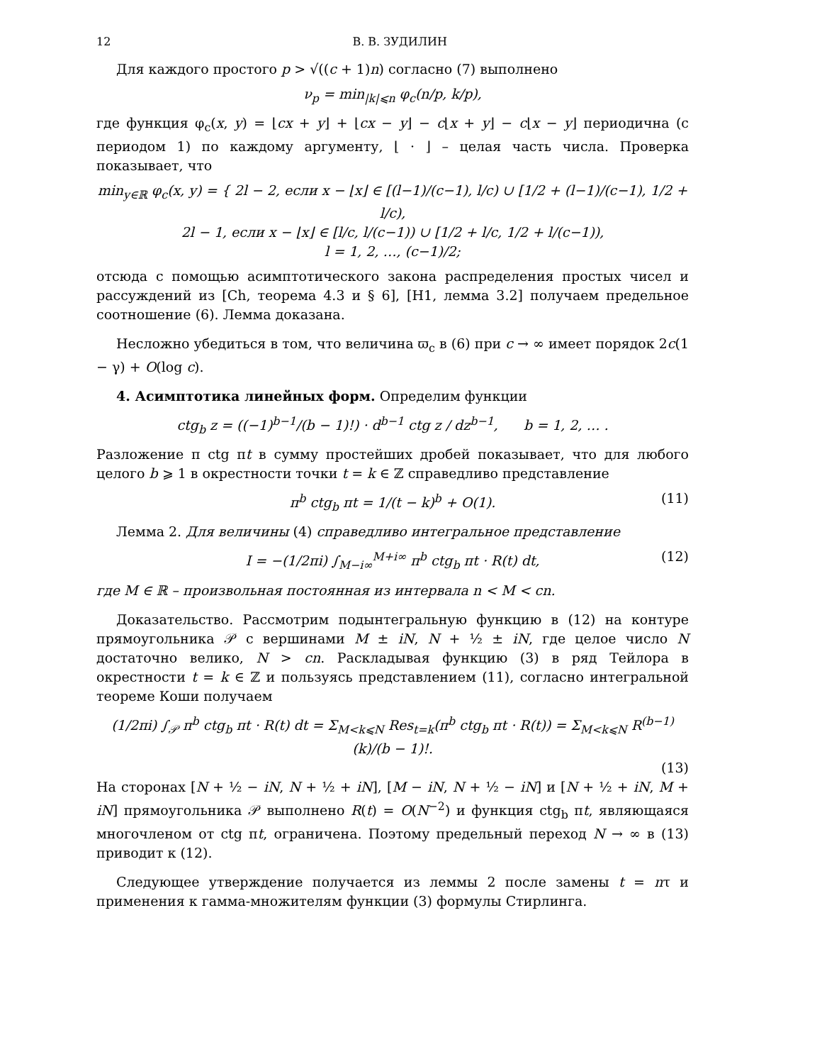12 В. В. ЗУДИЛИН
Для каждого простого p > √((c + 1)n) согласно (7) выполнено
ν<sub>p</sub> = min<sub>|k|⩽n</sub> φ<sub>c</sub>(n/p, k/p),
где функция φ<sub>c</sub>(x, y) = ⌊cx + y⌋ + ⌊cx − y⌋ − c⌊x + y⌋ − c⌊x − y⌋ периодична (с периодом 1) по каждому аргументу, ⌊ · ⌋ – целая часть числа. Проверка показывает, что
min<sub>y∈ℝ</sub> φ<sub>c</sub>(x, y) = { 2l − 2, если x − ⌊x⌋ ∈ [(l−1)/(c−1), l/c) ∪ [1/2 + (l−1)/(c−1), 1/2 + l/c),
2l − 1, если x − ⌊x⌋ ∈ [l/c, l/(c−1)) ∪ [1/2 + l/c, 1/2 + l/(c−1)),
l = 1, 2, …, (c−1)/2;
отсюда с помощью асимптотического закона распределения простых чисел и рассуждений из [Ch, теорема 4.3 и § 6], [H1, лемма 3.2] получаем предельное соотношение (6). Лемма доказана.
Несложно убедиться в том, что величина ϖ<sub>c</sub> в (6) при c → ∞ имеет порядок 2c(1 − γ) + O(log c).
4. Асимптотика линейных форм. Определим функции
ctg<sub>b</sub> z = ((−1)<sup>b−1</sup>/(b − 1)!) · d<sup>b−1</sup> ctg z / dz<sup>b−1</sup>, b = 1, 2, … .
Разложение π ctg πt в сумму простейших дробей показывает, что для любого целого b ⩾ 1 в окрестности точки t = k ∈ ℤ справедливо представление
π<sup>b</sup> ctg<sub>b</sub> πt = 1/(t − k)<sup>b</sup> + O(1). (11)
Лемма 2. Для величины (4) справедливо интегральное представление
I = −(1/2πi) ∫<sub>M−i∞</sub><sup>M+i∞</sup> π<sup>b</sup> ctg<sub>b</sub> πt · R(t) dt, (12)
где M ∈ ℝ – произвольная постоянная из интервала n < M < cn.
Доказательство. Рассмотрим подынтегральную функцию в (12) на контуре прямоугольника 𝒫 с вершинами M ± iN, N + ½ ± iN, где целое число N достаточно велико, N > cn. Раскладывая функцию (3) в ряд Тейлора в окрестности t = k ∈ ℤ и пользуясь представлением (11), согласно интегральной теореме Коши получаем
(1/2πi) ∫<sub>𝒫</sub> π<sup>b</sup> ctg<sub>b</sub> πt · R(t) dt = Σ<sub>M<k⩽N</sub> Res<sub>t=k</sub>(π<sup>b</sup> ctg<sub>b</sub> πt · R(t)) = Σ<sub>M<k⩽N</sub> R<sup>(b−1)</sup>(k)/(b − 1)!.
(13)
На сторонах [N + ½ − iN, N + ½ + iN], [M − iN, N + ½ − iN] и [N + ½ + iN, M + iN] прямоугольника 𝒫 выполнено R(t) = O(N<sup>−2</sup>) и функция ctg<sub>b</sub> πt, являющаяся многочленом от ctg πt, ограничена. Поэтому предельный переход N → ∞ в (13) приводит к (12).
Следующее утверждение получается из леммы 2 после замены t = nτ и применения к гамма-множителям функции (3) формулы Стирлинга.